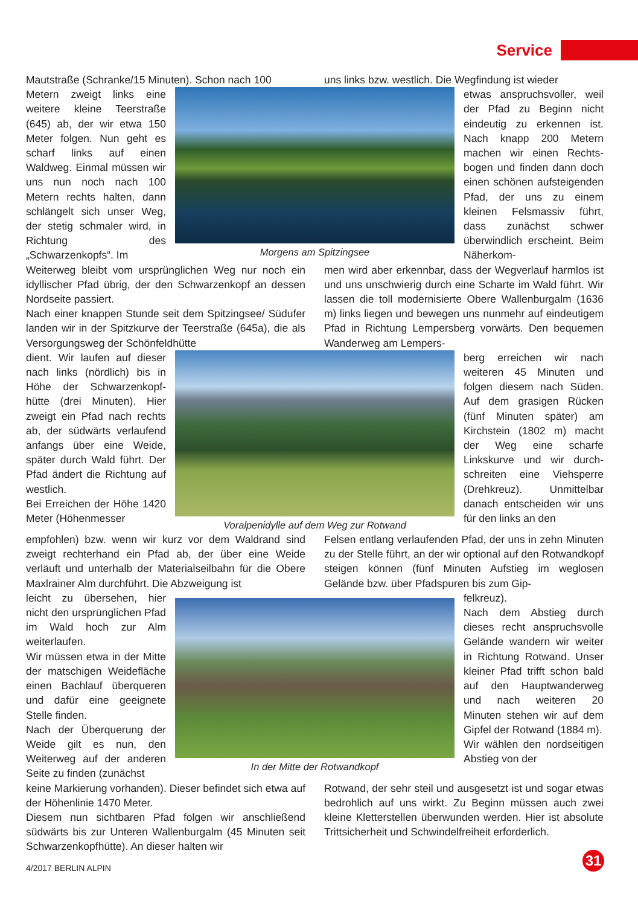Service
Mautstraße (Schranke/15 Minuten). Schon nach 100
uns links bzw. westlich. Die Wegfindung ist wieder
Metern zweigt links eine weitere kleine Teerstraße (645) ab, der wir etwa 150 Meter folgen. Nun geht es scharf links auf einen Waldweg. Einmal müssen wir uns nun noch nach 100 Metern rechts halten, dann schlängelt sich unser Weg, der stetig schmaler wird, in Richtung des „Schwarzenkopfs“. Im
Morgens am Spitzingsee
etwas anspruchsvoller, weil der Pfad zu Beginn nicht eindeutig zu erkennen ist. Nach knapp 200 Metern machen wir einen Rechts­bogen und finden dann doch einen schönen auf­steigenden Pfad, der uns zu einem kleinen Felsmas­siv führt, dass zunächst schwer überwindlich erscheint. Beim Näherkom-
Weiterweg bleibt vom ursprünglichen Weg nur noch ein idyllischer Pfad übrig, der den Schwarzenkopf an dessen Nordseite passiert.
Nach einer knappen Stunde seit dem Spitzingsee/ Südufer landen wir in der Spitzkurve der Teerstraße (645a), die als Versorgungsweg der Schönfeldhütte
men wird aber erkennbar, dass der Wegverlauf harmlos ist und uns unschwierig durch eine Scharte im Wald führt. Wir lassen die toll modernisierte Obere Wallen­burgalm (1636 m) links liegen und bewegen uns nun­mehr auf eindeutigem Pfad in Richtung Lempersberg vorwärts. Den bequemen Wanderweg am Lempers-
dient. Wir laufen auf dieser nach links (nördlich) bis in Höhe der Schwarzenkopf­hütte (drei Minuten). Hier zweigt ein Pfad nach rechts ab, der südwärts verlau­fend anfangs über eine Weide, später durch Wald führt. Der Pfad ändert die Richtung auf westlich.
Bei Erreichen der Höhe 1420 Meter (Höhenmesser
Voralpenidylle auf dem Weg zur Rotwand
berg erreichen wir nach weiteren 45 Minuten und folgen diesem nach Süden. Auf dem grasigen Rücken (fünf Minuten später) am Kirchstein (1802 m) macht der Weg eine scharfe Linkskurve und wir durch­schreiten eine Viehsperre (Drehkreuz). Unmittelbar danach entscheiden wir uns für den links an den
empfohlen) bzw. wenn wir kurz vor dem Waldrand sind zweigt rechterhand ein Pfad ab, der über eine Weide verläuft und unterhalb der Materialseilbahn für die Obere Maxlrainer Alm durchführt. Die Abzweigung ist
Felsen entlang verlaufenden Pfad, der uns in zehn Minuten zu der Stelle führt, an der wir optional auf den Rotwandkopf steigen können (fünf Minuten Aufstieg im weglosen Gelände bzw. über Pfadspuren bis zum Gip-
leicht zu übersehen, hier nicht den ursprünglichen Pfad im Wald hoch zur Alm weiterlaufen.
Wir müssen etwa in der Mitte der matschigen Wei­defläche einen Bachlauf überqueren und dafür eine geeignete Stelle finden.
Nach der Überquerung der Weide gilt es nun, den Weiterweg auf der anderen Seite zu finden (zunächst
In der Mitte der Rotwandkopf
felkreuz).
Nach dem Abstieg durch dieses recht anspruchs­volle Gelände wandern wir weiter in Richtung Rotwand. Unser kleiner Pfad trifft schon bald auf den Hauptwanderweg und nach weiteren 20 Minuten stehen wir auf dem Gipfel der Rotwand (1884 m).
Wir wählen den nord­seitigen Abstieg von der
keine Markierung vorhanden). Dieser befindet sich etwa auf der Höhenlinie 1470 Meter.
Diesem nun sichtbaren Pfad folgen wir anschließend südwärts bis zur Unteren Wallenburgalm (45 Minu­ten seit Schwarzenkopfhütte). An dieser halten wir
Rotwand, der sehr steil und ausgesetzt ist und sogar etwas bedrohlich auf uns wirkt. Zu Beginn müssen auch zwei kleine Kletterstellen überwunden werden. Hier ist absolute Trittsicherheit und Schwindelfreiheit erforderlich.
4/2017 BERLIN ALPIN 31